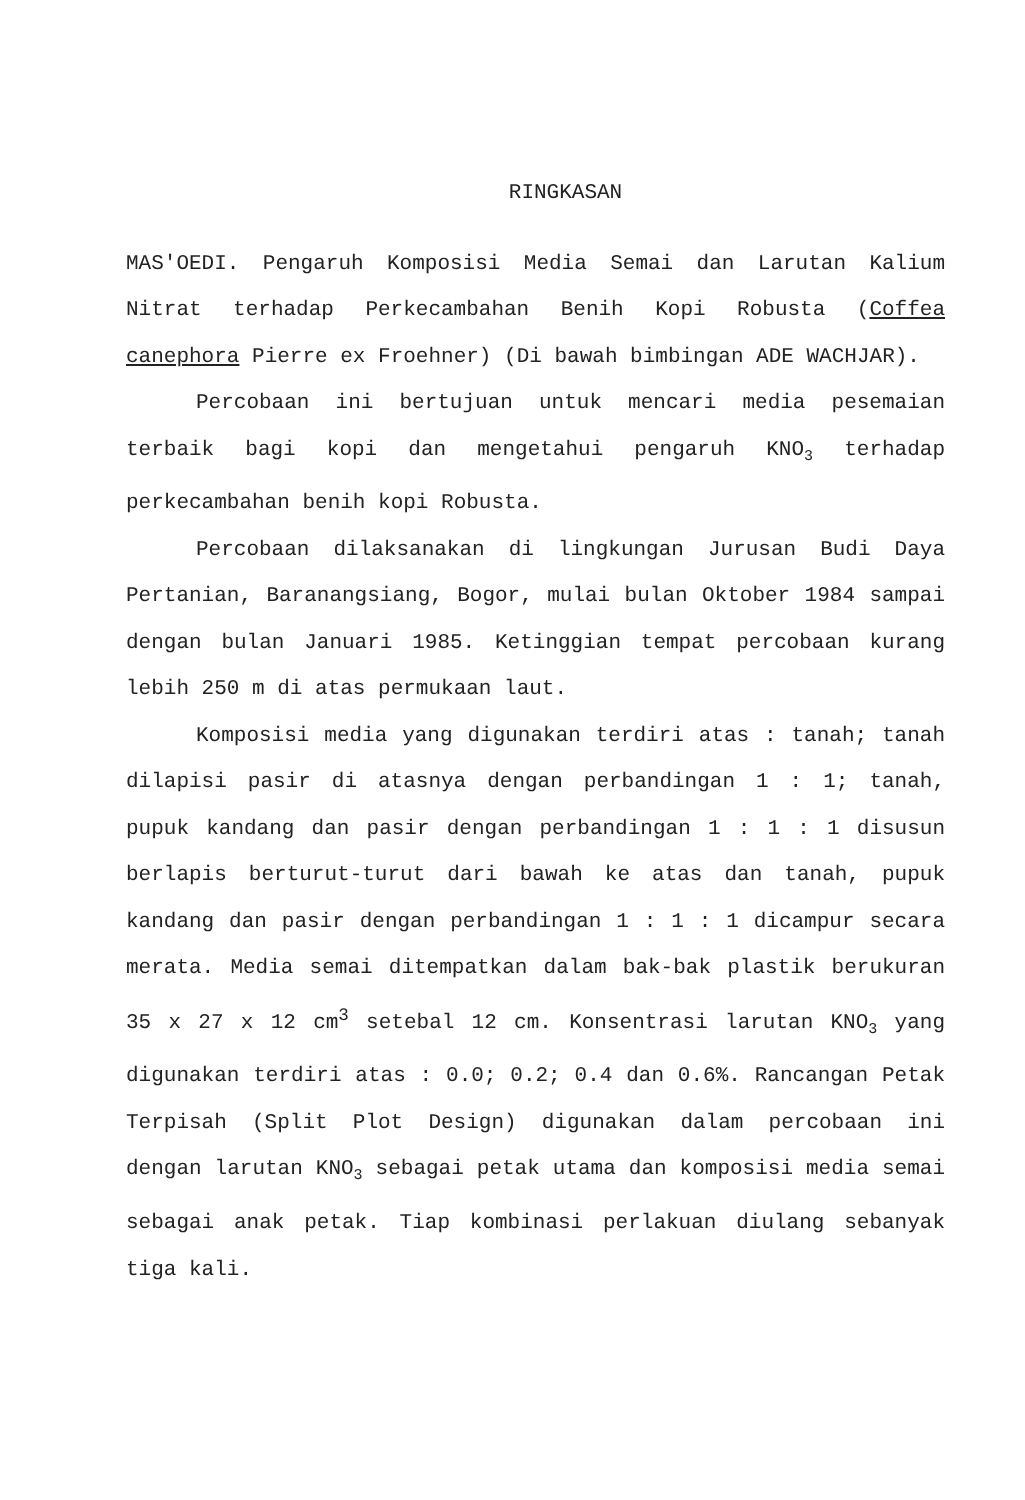RINGKASAN
MAS'OEDI. Pengaruh Komposisi Media Semai dan Larutan Kalium Nitrat terhadap Perkecambahan Benih Kopi Robusta (Coffea canephora Pierre ex Froehner) (Di bawah bimbingan ADE WACHJAR).
Percobaan ini bertujuan untuk mencari media pesemaian terbaik bagi kopi dan mengetahui pengaruh KNO<sub>3</sub> terhadap perkecambahan benih kopi Robusta.
Percobaan dilaksanakan di lingkungan Jurusan Budi Daya Pertanian, Baranangsiang, Bogor, mulai bulan Oktober 1984 sampai dengan bulan Januari 1985. Ketinggian tempat percobaan kurang lebih 250 m di atas permukaan laut.
Komposisi media yang digunakan terdiri atas : tanah; tanah dilapisi pasir di atasnya dengan perbandingan 1 : 1; tanah, pupuk kandang dan pasir dengan perbandingan 1 : 1 : 1 disusun berlapis berturut-turut dari bawah ke atas dan tanah, pupuk kandang dan pasir dengan perbandingan 1 : 1 : 1 dicampur secara merata. Media semai ditempatkan dalam bak-bak plastik berukuran 35 x 27 x 12 cm<sup>3</sup> setebal 12 cm. Konsentrasi larutan KNO<sub>3</sub> yang digunakan terdiri atas : 0.0; 0.2; 0.4 dan 0.6%. Rancangan Petak Terpisah (Split Plot Design) digunakan dalam percobaan ini dengan larutan KNO<sub>3</sub> sebagai petak utama dan komposisi media semai sebagai anak petak. Tiap kombinasi perlakuan diulang sebanyak tiga kali.